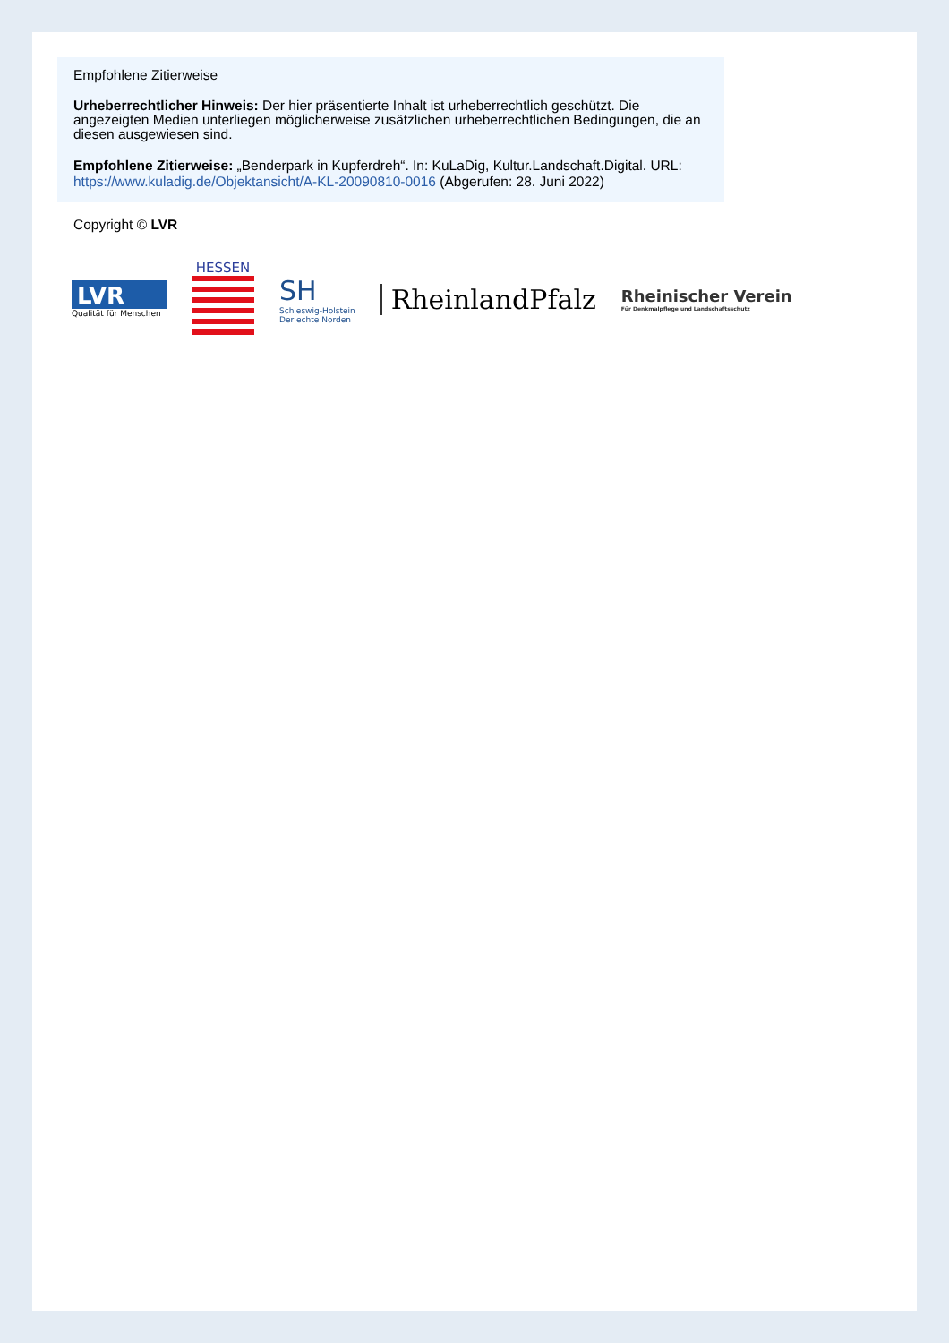Empfohlene Zitierweise
Urheberrechtlicher Hinweis: Der hier präsentierte Inhalt ist urheberrechtlich geschützt. Die angezeigten Medien unterliegen möglicherweise zusätzlichen urheberrechtlichen Bedingungen, die an diesen ausgewiesen sind.
Empfohlene Zitierweise: „Benderpark in Kupferdreh“. In: KuLaDig, Kultur.Landschaft.Digital. URL: https://www.kuladig.de/Objektansicht/A-KL-20090810-0016 (Abgerufen: 28. Juni 2022)
Copyright © LVR
LVR
Qualität für Menschen
HESSEN
SH
Schleswig-Holstein
Der echte Norden
RheinlandPfalz
Rheinischer Verein
Für Denkmalpflege und Landschaftsschutz